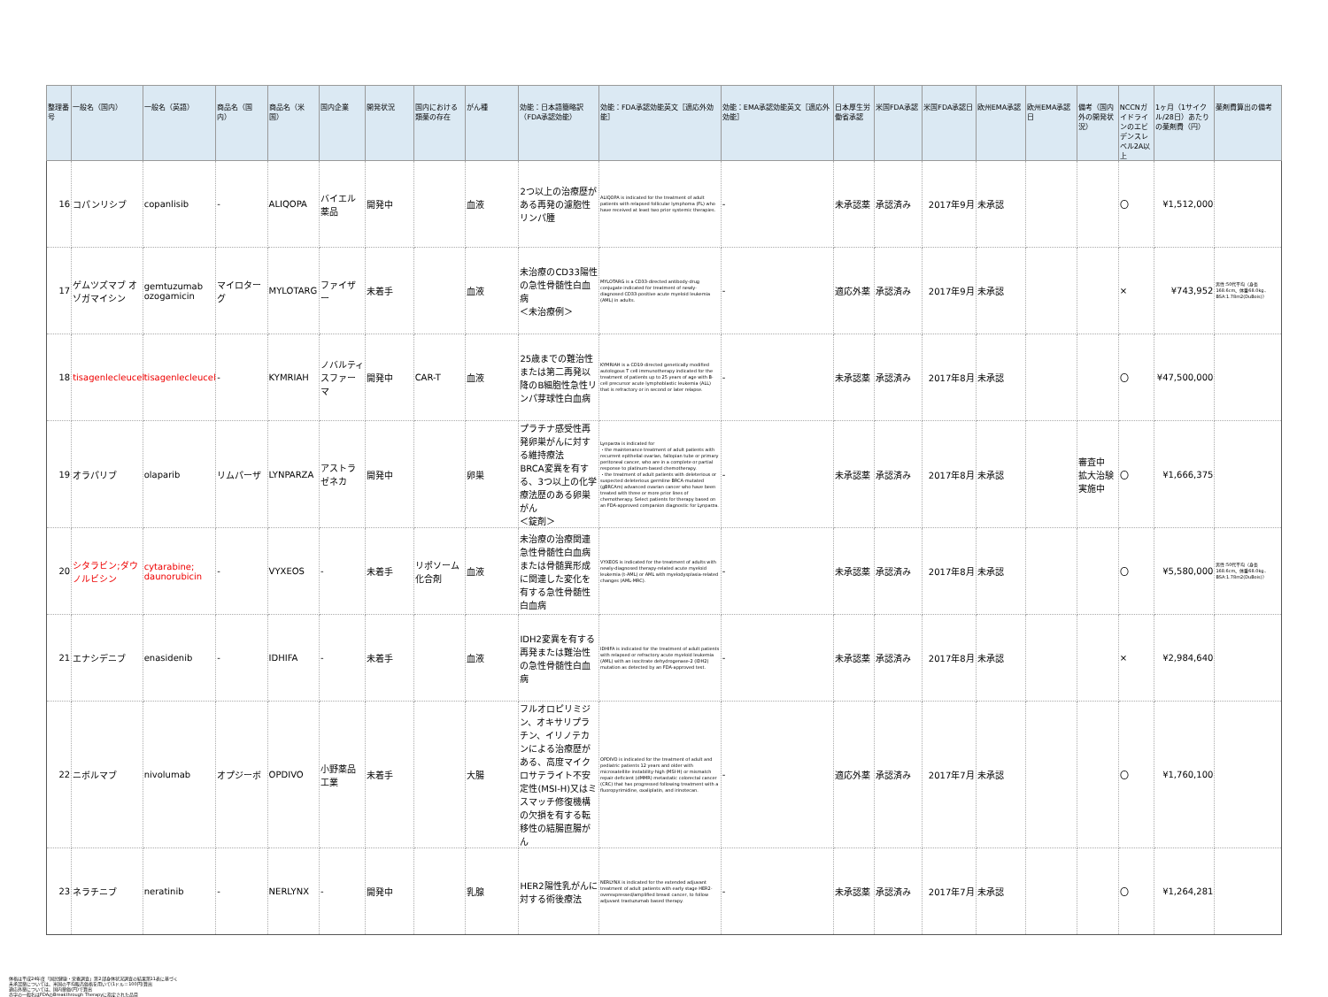| 整理番号 | 一般名（国内） | 一般名（英語） | 商品名（国内） | 商品名（米国） | 国内企業 | 開発状況 | 国内における類薬の存在 | がん種 | 効能：日本語簡略訳（FDA承認効能） | 効能：FDA承認効能英文［適応外効能］ | 効能：EMA承認効能英文［適応外効能］ | 日本厚生労働省承認 | 米国FDA承認 | 米国FDA承認日 | 欧州EMA承認 | 欧州EMA承認日 | 備考（国内外の開発状況） | NCCNガイドラインのエビデンスレベル2A以上 | 1ヶ月（1サイクル/28日）あたりの薬剤費（円） | 薬剤費算出の備考 |
| --- | --- | --- | --- | --- | --- | --- | --- | --- | --- | --- | --- | --- | --- | --- | --- | --- | --- | --- | --- | --- |
| 16 | コパンリシブ | copanlisib | - | ALIQOPA | バイエル薬品 | 開発中 | | 血液 | 2つ以上の治療歴がある再発の濾胞性リンパ腫 | ALIQOPA is indicated for the treatment of adult patients with relapsed follicular lymphoma (FL) who have received at least two prior systemic therapies. | - | 未承認薬 | 承認済み | 2017年9月 | 未承認 | | | 〇 | ¥1,512,000 | |
| 17 | ゲムツズマブ オゾガマイシン | gemtuzumab ozogamicin | マイロターグ | MYLOTARG | ファイザー | 未着手 | | 血液 | 未治療のCD33陽性の急性骨髄性白血病 ＜未治療例＞ | MYLOTARG is a CD33-directed antibody-drug conjugate indicated for treatment of newly-diagnosed CD33-positive acute myeloid leukemia (AML) in adults. | - | 適応外薬 | 承認済み | 2017年9月 | 未承認 | | | × | ¥743,952 | 男性:50代平均（身長168.6cm、体重68.0kg、BSA:1.78m2(DuBois)） |
| 18 | tisagenlecleucel | tisagenlecleucel | - | KYMRIAH | ノバルティスファーマ | 開発中 | CAR-T | 血液 | 25歳までの難治性または第二再発以降のB細胞性急性リンパ芽球性白血病 | KYMRIAH is a CD19-directed genetically modified autologous T cell immunotherapy indicated for the treatment of patients up to 25 years of age with B-cell precursor acute lymphoblastic leukemia (ALL) that is refractory or in second or later relapse. | - | 未承認薬 | 承認済み | 2017年8月 | 未承認 | | | 〇 | ¥47,500,000 | |
| 19 | オラパリブ | olaparib | リムパーザ | LYNPARZA | アストラゼネカ | 開発中 | | 卵巣 | プラチナ感受性再発卵巣がんに対する維持療法 BRCA変異を有する、3つ以上の化学療法歴のある卵巣がん ＜錠剤＞ | Lynparza is indicated for ・the maintenance treatment of adult patients with recurrent epithelial ovarian, fallopian tube or primary peritoneal cancer, who are in a complete or partial response to platinum-based chemotherapy. ・the treatment of adult patients with deleterious or suspected deleterious germline BRCA-mutated (gBRCAm) advanced ovarian cancer who have been treated with three or more prior lines of chemotherapy. Select patients for therapy based on an FDA-approved companion diagnostic for Lynparza. | - | 未承認薬 | 承認済み | 2017年8月 | 未承認 | | 審査中 拡大治験実施中 | 〇 | ¥1,666,375 | |
| 20 | シタラビン;ダウノルビシン | cytarabine; daunorubicin | - | VYXEOS | - | 未着手 | リポソーム化合剤 | 血液 | 未治療の治療関連急性骨髄性白血病または骨髄異形成に関連した変化を有する急性骨髄性白血病 | VYXEOS is indicated for the treatment of adults with newly-diagnosed therapy-related acute myeloid leukemia (t-AML) or AML with myelodysplasia-related changes (AML-MRC). | - | 未承認薬 | 承認済み | 2017年8月 | 未承認 | | | 〇 | ¥5,580,000 | 男性:50代平均（身長168.6cm、体重68.0kg、BSA:1.78m2(DuBois)） |
| 21 | エナシデニブ | enasidenib | - | IDHIFA | - | 未着手 | | 血液 | IDH2変異を有する再発または難治性の急性骨髄性白血病 | IDHIFA is indicated for the treatment of adult patients with relapsed or refractory acute myeloid leukemia (AML) with an isocitrate dehydrogenase-2 (IDH2) mutation as detected by an FDA-approved test. | - | 未承認薬 | 承認済み | 2017年8月 | 未承認 | | | × | ¥2,984,640 | |
| 22 | ニボルマブ | nivolumab | オプジーボ | OPDIVO | 小野薬品工業 | 未着手 | | 大腸 | フルオロピリミジン、オキサリプラチン、イリノテカンによる治療歴がある、高度マイクロサテライト不安定性(MSI-H)又はミスマッチ修復機構の欠損を有する転移性の結腸直腸がん | OPDIVO is indicated for the treatment of adult and pediatric patients 12 years and older with microsatellite instability-high (MSI-H) or mismatch repair deficient (dMMR) metastatic colorectal cancer (CRC) that has progressed following treatment with a fluoropyrimidine, oxaliplatin, and irinotecan. | - | 適応外薬 | 承認済み | 2017年7月 | 未承認 | | | 〇 | ¥1,760,100 | |
| 23 | ネラチニブ | neratinib | - | NERLYNX | - | 開発中 | | 乳腺 | HER2陽性乳がんに対する術後療法 | NERLYNX is indicated for the extended adjuvant treatment of adult patients with early stage HER2-overexpressed/amplified breast cancer, to follow adjuvant trastuzumab based therapy. | - | 未承認薬 | 承認済み | 2017年7月 | 未承認 | | | 〇 | ¥1,264,281 | |
体格は平成24年度「国民健康・栄養調査」第2部身体状況調査の結果第11表に基づく
未承認薬については、米国の平均販売価格を用いて(1ドル＝100円)算出
適応外薬については、国内薬価(円)で算出
赤字の一般名はFDAのBreakthrough Therapyに指定された品目